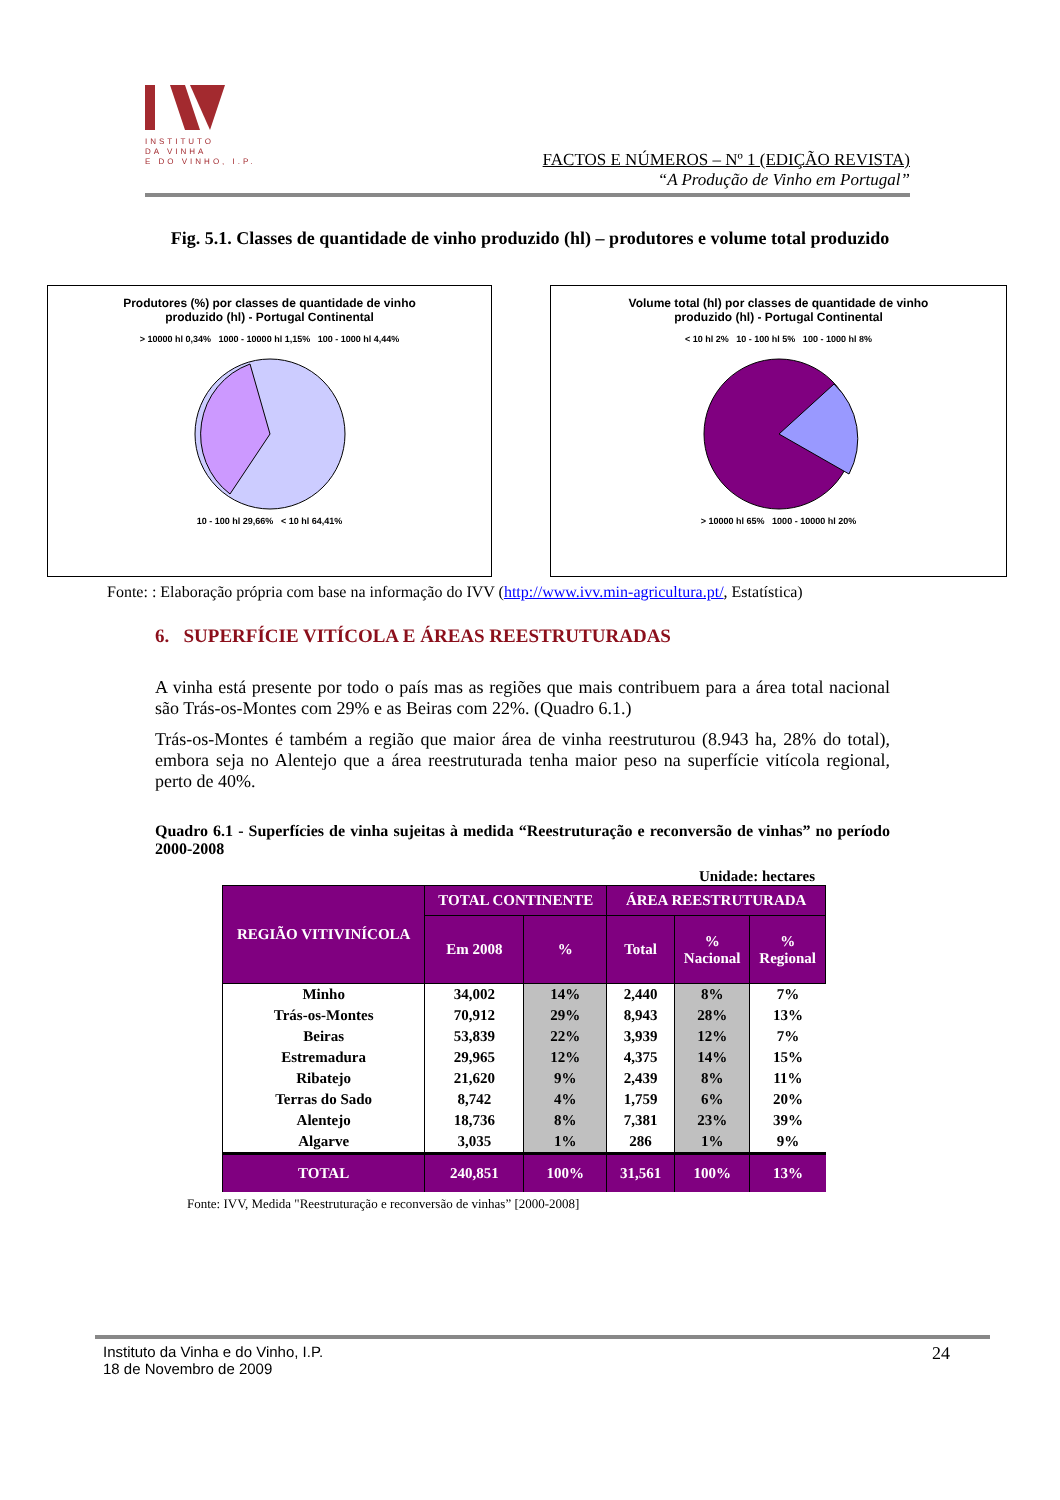INSTITUTO
DA VINHA
E DO VINHO, I.P.
FACTOS E NÚMEROS – Nº 1 (EDIÇÃO REVISTA)
“A Produção de Vinho em Portugal”
Fig. 5.1. Classes de quantidade de vinho produzido (hl) – produtores e volume total produzido
Produtores (%) por classes de quantidade de vinho
produzido (hl) - Portugal Continental
> 10000 hl 0,34% 1000 - 10000 hl 1,15% 100 - 1000 hl 4,44%
10 - 100 hl 29,66% < 10 hl 64,41%
Volume total (hl) por classes de quantidade de vinho
produzido (hl) - Portugal Continental
< 10 hl 2% 10 - 100 hl 5% 100 - 1000 hl 8%
> 10000 hl 65% 1000 - 10000 hl 20%
Fonte: : Elaboração própria com base na informação do IVV (http://www.ivv.min-agricultura.pt/, Estatística)
6. SUPERFÍCIE VITÍCOLA E ÁREAS REESTRUTURADAS
A vinha está presente por todo o país mas as regiões que mais contribuem para a área total nacional são Trás-os-Montes com 29% e as Beiras com 22%. (Quadro 6.1.)
Trás-os-Montes é também a região que maior área de vinha reestruturou (8.943 ha, 28% do total), embora seja no Alentejo que a área reestruturada tenha maior peso na superfície vitícola regional, perto de 40%.
Quadro 6.1 - Superfícies de vinha sujeitas à medida “Reestruturação e reconversão de vinhas” no período 2000-2008
Unidade: hectares
| REGIÃO VITIVINÍCOLA | TOTAL CONTINENTE | | ÁREA REESTRUTURADA | | |
| --- | --- | --- | --- | --- | --- |
| | Em 2008 | % | Total | % Nacional | % Regional |
| Minho | 34,002 | 14% | 2,440 | 8% | 7% |
| Trás-os-Montes | 70,912 | 29% | 8,943 | 28% | 13% |
| Beiras | 53,839 | 22% | 3,939 | 12% | 7% |
| Estremadura | 29,965 | 12% | 4,375 | 14% | 15% |
| Ribatejo | 21,620 | 9% | 2,439 | 8% | 11% |
| Terras do Sado | 8,742 | 4% | 1,759 | 6% | 20% |
| Alentejo | 18,736 | 8% | 7,381 | 23% | 39% |
| Algarve | 3,035 | 1% | 286 | 1% | 9% |
| TOTAL | 240,851 | 100% | 31,561 | 100% | 13% |
Fonte: IVV, Medida "Reestruturação e reconversão de vinhas” [2000-2008]
Instituto da Vinha e do Vinho, I.P.
18 de Novembro de 2009
24